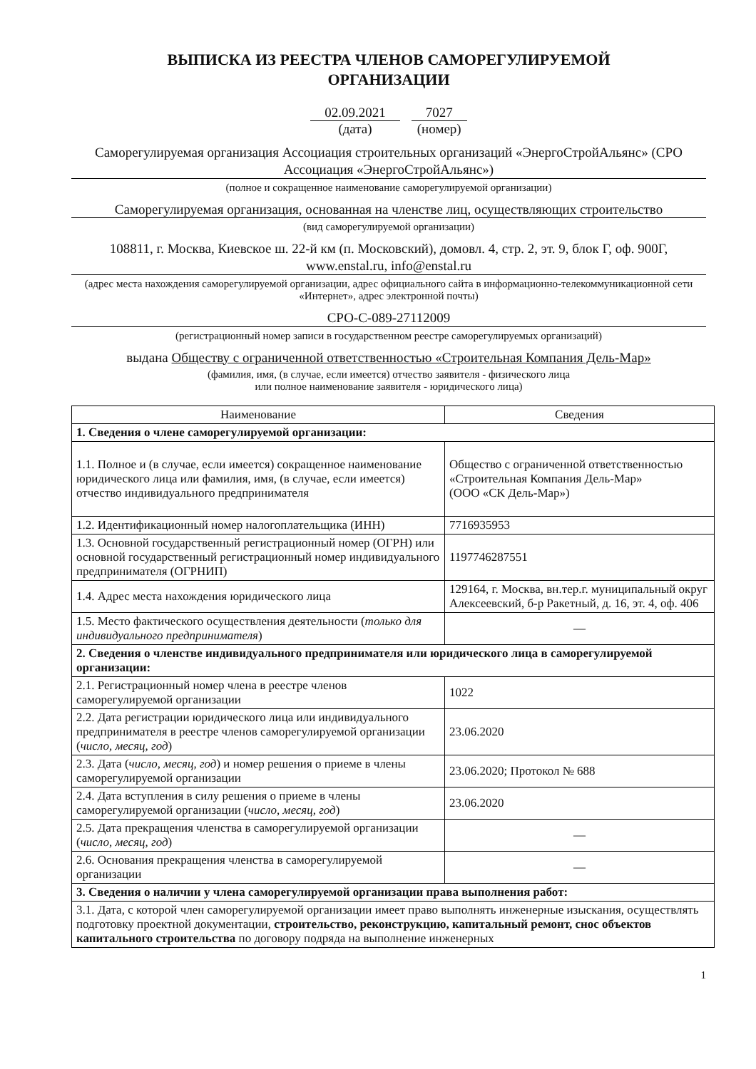ВЫПИСКА ИЗ РЕЕСТРА ЧЛЕНОВ САМОРЕГУЛИРУЕМОЙ
ОРГАНИЗАЦИИ
02.09.2021
(дата)
7027
(номер)
Саморегулируемая организация Ассоциация строительных организаций «ЭнергоСтройАльянс» (СРО Ассоциация «ЭнергоСтройАльянс»)
(полное и сокращенное наименование саморегулируемой организации)
Саморегулируемая организация, основанная на членстве лиц, осуществляющих строительство
(вид саморегулируемой организации)
108811, г. Москва, Киевское ш. 22-й км (п. Московский), домовл. 4, стр. 2, эт. 9, блок Г, оф. 900Г, www.enstal.ru, info@enstal.ru
(адрес места нахождения саморегулируемой организации, адрес официального сайта в информационно-телекоммуникационной сети «Интернет», адрес электронной почты)
СРО-С-089-27112009
(регистрационный номер записи в государственном реестре саморегулируемых организаций)
выдана Обществу с ограниченной ответственностью «Строительная Компания Дель-Мар»
(фамилия, имя, (в случае, если имеется) отчество заявителя - физического лица
или полное наименование заявителя - юридического лица)
| Наименование | Сведения |
| --- | --- |
| 1. Сведения о члене саморегулируемой организации: | |
| 1.1. Полное и (в случае, если имеется) сокращенное наименование юридического лица или фамилия, имя, (в случае, если имеется) отчество индивидуального предпринимателя | Общество с ограниченной ответственностью «Строительная Компания Дель-Мар» (ООО «СК Дель-Мар») |
| 1.2. Идентификационный номер налогоплательщика (ИНН) | 7716935953 |
| 1.3. Основной государственный регистрационный номер (ОГРН) или основной государственный регистрационный номер индивидуального предпринимателя (ОГРНИП) | 1197746287551 |
| 1.4. Адрес места нахождения юридического лица | 129164, г. Москва, вн.тер.г. муниципальный округ Алексеевский, б-р Ракетный, д. 16, эт. 4, оф. 406 |
| 1.5. Место фактического осуществления деятельности ( только для индивидуального предпринимателя ) | — |
| 2. Сведения о членстве индивидуального предпринимателя или юридического лица в саморегулируемой организации: | |
| 2.1. Регистрационный номер члена в реестре членов саморегулируемой организации | 1022 |
| 2.2. Дата регистрации юридического лица или индивидуального предпринимателя в реестре членов саморегулируемой организации ( число, месяц, год ) | 23.06.2020 |
| 2.3. Дата ( число, месяц, год ) и номер решения о приеме в члены саморегулируемой организации | 23.06.2020; Протокол № 688 |
| 2.4. Дата вступления в силу решения о приеме в члены саморегулируемой организации ( число, месяц, год ) | 23.06.2020 |
| 2.5. Дата прекращения членства в саморегулируемой организации ( число, месяц, год ) | — |
| 2.6. Основания прекращения членства в саморегулируемой организации | — |
| 3. Сведения о наличии у члена саморегулируемой организации права выполнения работ: | |
| 3.1. Дата, с которой член саморегулируемой организации имеет право выполнять инженерные изыскания, осуществлять подготовку проектной документации, строительство, реконструкцию, капитальный ремонт, снос объектов капитального строительства по договору подряда на выполнение инженерных | |
1